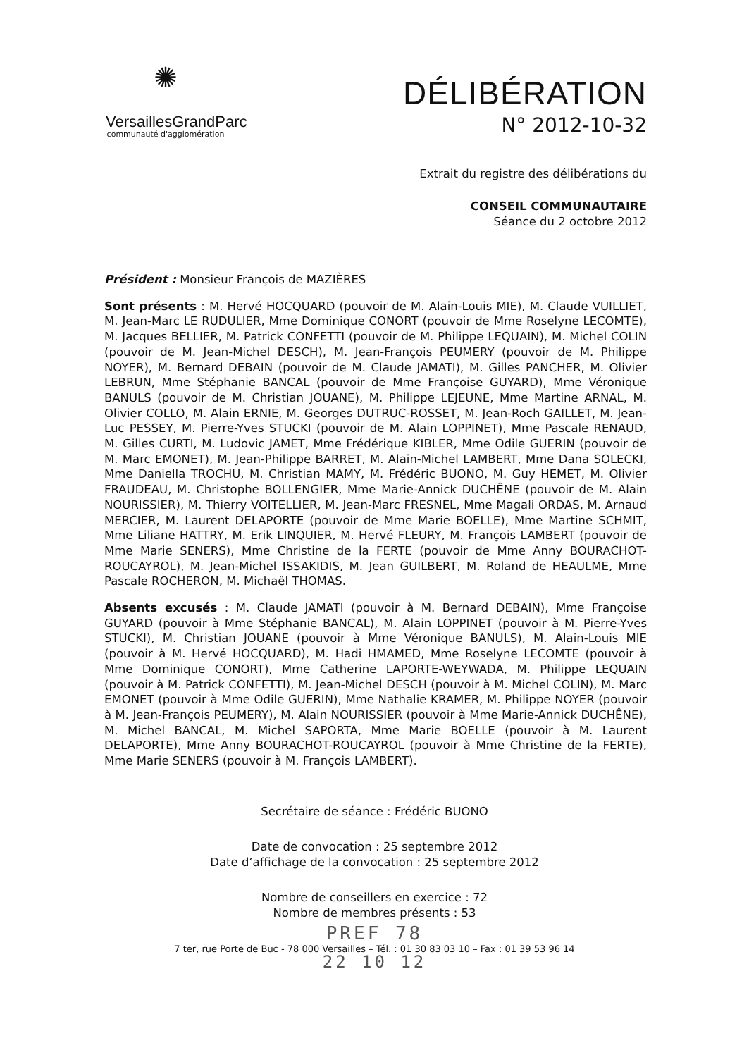✺
VersaillesGrandParc
communauté d'agglomération
DÉLIBÉRATION
N° 2012-10-32
Extrait du registre des délibérations du
CONSEIL COMMUNAUTAIRE
Séance du 2 octobre 2012
Président : Monsieur François de MAZIÈRES
Sont présents : M. Hervé HOCQUARD (pouvoir de M. Alain-Louis MIE), M. Claude VUILLIET, M. Jean-Marc LE RUDULIER, Mme Dominique CONORT (pouvoir de Mme Roselyne LECOMTE), M. Jacques BELLIER, M. Patrick CONFETTI (pouvoir de M. Philippe LEQUAIN), M. Michel COLIN (pouvoir de M. Jean-Michel DESCH), M. Jean-François PEUMERY (pouvoir de M. Philippe NOYER), M. Bernard DEBAIN (pouvoir de M. Claude JAMATI), M. Gilles PANCHER, M. Olivier LEBRUN, Mme Stéphanie BANCAL (pouvoir de Mme Françoise GUYARD), Mme Véronique BANULS (pouvoir de M. Christian JOUANE), M. Philippe LEJEUNE, Mme Martine ARNAL, M. Olivier COLLO, M. Alain ERNIE, M. Georges DUTRUC-ROSSET, M. Jean-Roch GAILLET, M. Jean-Luc PESSEY, M. Pierre-Yves STUCKI (pouvoir de M. Alain LOPPINET), Mme Pascale RENAUD, M. Gilles CURTI, M. Ludovic JAMET, Mme Frédérique KIBLER, Mme Odile GUERIN (pouvoir de M. Marc EMONET), M. Jean-Philippe BARRET, M. Alain-Michel LAMBERT, Mme Dana SOLECKI, Mme Daniella TROCHU, M. Christian MAMY, M. Frédéric BUONO, M. Guy HEMET, M. Olivier FRAUDEAU, M. Christophe BOLLENGIER, Mme Marie-Annick DUCHÊNE (pouvoir de M. Alain NOURISSIER), M. Thierry VOITELLIER, M. Jean-Marc FRESNEL, Mme Magali ORDAS, M. Arnaud MERCIER, M. Laurent DELAPORTE (pouvoir de Mme Marie BOELLE), Mme Martine SCHMIT, Mme Liliane HATTRY, M. Erik LINQUIER, M. Hervé FLEURY, M. François LAMBERT (pouvoir de Mme Marie SENERS), Mme Christine de la FERTE (pouvoir de Mme Anny BOURACHOT-ROUCAYROL), M. Jean-Michel ISSAKIDIS, M. Jean GUILBERT, M. Roland de HEAULME, Mme Pascale ROCHERON, M. Michaël THOMAS.
Absents excusés : M. Claude JAMATI (pouvoir à M. Bernard DEBAIN), Mme Françoise GUYARD (pouvoir à Mme Stéphanie BANCAL), M. Alain LOPPINET (pouvoir à M. Pierre-Yves STUCKI), M. Christian JOUANE (pouvoir à Mme Véronique BANULS), M. Alain-Louis MIE (pouvoir à M. Hervé HOCQUARD), M. Hadi HMAMED, Mme Roselyne LECOMTE (pouvoir à Mme Dominique CONORT), Mme Catherine LAPORTE-WEYWADA, M. Philippe LEQUAIN (pouvoir à M. Patrick CONFETTI), M. Jean-Michel DESCH (pouvoir à M. Michel COLIN), M. Marc EMONET (pouvoir à Mme Odile GUERIN), Mme Nathalie KRAMER, M. Philippe NOYER (pouvoir à M. Jean-François PEUMERY), M. Alain NOURISSIER (pouvoir à Mme Marie-Annick DUCHÊNE), M. Michel BANCAL, M. Michel SAPORTA, Mme Marie BOELLE (pouvoir à M. Laurent DELAPORTE), Mme Anny BOURACHOT-ROUCAYROL (pouvoir à Mme Christine de la FERTE), Mme Marie SENERS (pouvoir à M. François LAMBERT).
Secrétaire de séance : Frédéric BUONO
Date de convocation : 25 septembre 2012
Date d’affichage de la convocation : 25 septembre 2012
Nombre de conseillers en exercice : 72
Nombre de membres présents : 53
PREF 78
7 ter, rue Porte de Buc - 78 000 Versailles – Tél. : 01 30 83 03 10 – Fax : 01 39 53 96 14
22 10 12